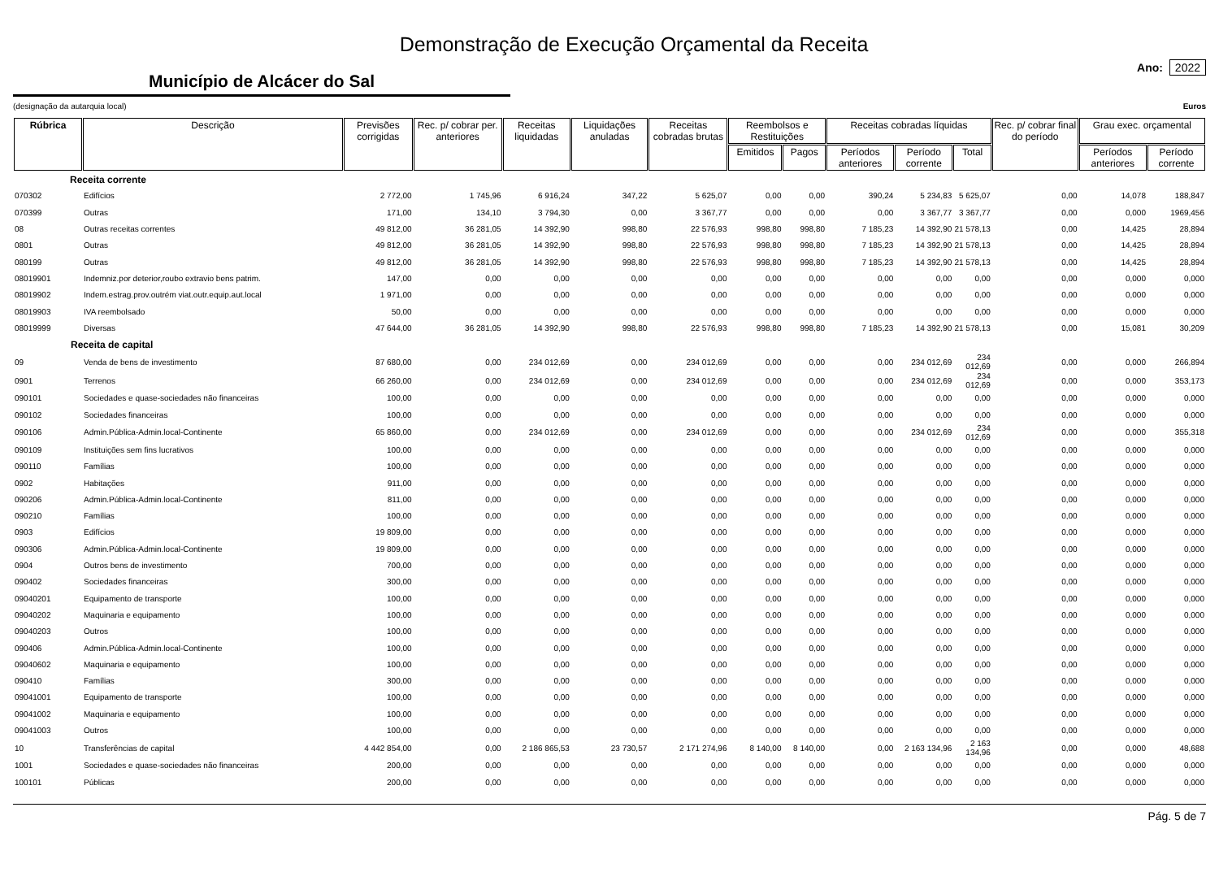Demonstração de Execução Orçamental da Receita
Município de Alcácer do Sal
Ano: 2022
(designação da autarquia local) Euros
| Rúbrica | Descrição | Previsões corrigidas | Rec. p/ cobrar per. anteriores | Receitas liquidadas | Liquidações anuladas | Receitas cobradas brutas | Reembolsos e Restituições | | Receitas cobradas líquidas | | | Rec. p/ cobrar final do período | Grau exec. orçamental | |
| --- | --- | --- | --- | --- | --- | --- | --- | --- | --- | --- | --- | --- | --- | --- |
| | | | | | | | Emitidos | Pagos | Períodos anteriores | Período corrente | Total | | Períodos anteriores | Período corrente |
| | Receita corrente | | | | | | | | | | | | | |
| 070302 | Edifícios | 2 772,00 | 1 745,96 | 6 916,24 | 347,22 | 5 625,07 | 0,00 | 0,00 | 390,24 | 5 234,83 | 5 625,07 | 0,00 | 14,078 | 188,847 |
| 070399 | Outras | 171,00 | 134,10 | 3 794,30 | 0,00 | 3 367,77 | 0,00 | 0,00 | 0,00 | 3 367,77 | 3 367,77 | 0,00 | 0,000 | 1969,456 |
| 08 | Outras receitas correntes | 49 812,00 | 36 281,05 | 14 392,90 | 998,80 | 22 576,93 | 998,80 | 998,80 | 7 185,23 | 14 392,90 | 21 578,13 | 0,00 | 14,425 | 28,894 |
| 0801 | Outras | 49 812,00 | 36 281,05 | 14 392,90 | 998,80 | 22 576,93 | 998,80 | 998,80 | 7 185,23 | 14 392,90 | 21 578,13 | 0,00 | 14,425 | 28,894 |
| 080199 | Outras | 49 812,00 | 36 281,05 | 14 392,90 | 998,80 | 22 576,93 | 998,80 | 998,80 | 7 185,23 | 14 392,90 | 21 578,13 | 0,00 | 14,425 | 28,894 |
| 08019901 | Indemniz.por deterior,roubo extravio bens patrim. | 147,00 | 0,00 | 0,00 | 0,00 | 0,00 | 0,00 | 0,00 | 0,00 | 0,00 | 0,00 | 0,00 | 0,000 | 0,000 |
| 08019902 | Indem.estrag.prov.outrém viat.outr.equip.aut.local | 1 971,00 | 0,00 | 0,00 | 0,00 | 0,00 | 0,00 | 0,00 | 0,00 | 0,00 | 0,00 | 0,00 | 0,000 | 0,000 |
| 08019903 | IVA reembolsado | 50,00 | 0,00 | 0,00 | 0,00 | 0,00 | 0,00 | 0,00 | 0,00 | 0,00 | 0,00 | 0,00 | 0,000 | 0,000 |
| 08019999 | Diversas | 47 644,00 | 36 281,05 | 14 392,90 | 998,80 | 22 576,93 | 998,80 | 998,80 | 7 185,23 | 14 392,90 | 21 578,13 | 0,00 | 15,081 | 30,209 |
| | Receita de capital | | | | | | | | | | | | | |
| 09 | Venda de bens de investimento | 87 680,00 | 0,00 | 234 012,69 | 0,00 | 234 012,69 | 0,00 | 0,00 | 0,00 | 234 012,69 | 234 012,69 | 0,00 | 0,000 | 266,894 |
| 0901 | Terrenos | 66 260,00 | 0,00 | 234 012,69 | 0,00 | 234 012,69 | 0,00 | 0,00 | 0,00 | 234 012,69 | 234 012,69 | 0,00 | 0,000 | 353,173 |
| 090101 | Sociedades e quase-sociedades não financeiras | 100,00 | 0,00 | 0,00 | 0,00 | 0,00 | 0,00 | 0,00 | 0,00 | 0,00 | 0,00 | 0,00 | 0,000 | 0,000 |
| 090102 | Sociedades financeiras | 100,00 | 0,00 | 0,00 | 0,00 | 0,00 | 0,00 | 0,00 | 0,00 | 0,00 | 0,00 | 0,00 | 0,000 | 0,000 |
| 090106 | Admin.Pública-Admin.local-Continente | 65 860,00 | 0,00 | 234 012,69 | 0,00 | 234 012,69 | 0,00 | 0,00 | 0,00 | 234 012,69 | 234 012,69 | 0,00 | 0,000 | 355,318 |
| 090109 | Instituições sem fins lucrativos | 100,00 | 0,00 | 0,00 | 0,00 | 0,00 | 0,00 | 0,00 | 0,00 | 0,00 | 0,00 | 0,00 | 0,000 | 0,000 |
| 090110 | Famílias | 100,00 | 0,00 | 0,00 | 0,00 | 0,00 | 0,00 | 0,00 | 0,00 | 0,00 | 0,00 | 0,00 | 0,000 | 0,000 |
| 0902 | Habitações | 911,00 | 0,00 | 0,00 | 0,00 | 0,00 | 0,00 | 0,00 | 0,00 | 0,00 | 0,00 | 0,00 | 0,000 | 0,000 |
| 090206 | Admin.Pública-Admin.local-Continente | 811,00 | 0,00 | 0,00 | 0,00 | 0,00 | 0,00 | 0,00 | 0,00 | 0,00 | 0,00 | 0,00 | 0,000 | 0,000 |
| 090210 | Famílias | 100,00 | 0,00 | 0,00 | 0,00 | 0,00 | 0,00 | 0,00 | 0,00 | 0,00 | 0,00 | 0,00 | 0,000 | 0,000 |
| 0903 | Edifícios | 19 809,00 | 0,00 | 0,00 | 0,00 | 0,00 | 0,00 | 0,00 | 0,00 | 0,00 | 0,00 | 0,00 | 0,000 | 0,000 |
| 090306 | Admin.Pública-Admin.local-Continente | 19 809,00 | 0,00 | 0,00 | 0,00 | 0,00 | 0,00 | 0,00 | 0,00 | 0,00 | 0,00 | 0,00 | 0,000 | 0,000 |
| 0904 | Outros bens de investimento | 700,00 | 0,00 | 0,00 | 0,00 | 0,00 | 0,00 | 0,00 | 0,00 | 0,00 | 0,00 | 0,00 | 0,000 | 0,000 |
| 090402 | Sociedades financeiras | 300,00 | 0,00 | 0,00 | 0,00 | 0,00 | 0,00 | 0,00 | 0,00 | 0,00 | 0,00 | 0,00 | 0,000 | 0,000 |
| 09040201 | Equipamento de transporte | 100,00 | 0,00 | 0,00 | 0,00 | 0,00 | 0,00 | 0,00 | 0,00 | 0,00 | 0,00 | 0,00 | 0,000 | 0,000 |
| 09040202 | Maquinaria e equipamento | 100,00 | 0,00 | 0,00 | 0,00 | 0,00 | 0,00 | 0,00 | 0,00 | 0,00 | 0,00 | 0,00 | 0,000 | 0,000 |
| 09040203 | Outros | 100,00 | 0,00 | 0,00 | 0,00 | 0,00 | 0,00 | 0,00 | 0,00 | 0,00 | 0,00 | 0,00 | 0,000 | 0,000 |
| 090406 | Admin.Pública-Admin.local-Continente | 100,00 | 0,00 | 0,00 | 0,00 | 0,00 | 0,00 | 0,00 | 0,00 | 0,00 | 0,00 | 0,00 | 0,000 | 0,000 |
| 09040602 | Maquinaria e equipamento | 100,00 | 0,00 | 0,00 | 0,00 | 0,00 | 0,00 | 0,00 | 0,00 | 0,00 | 0,00 | 0,00 | 0,000 | 0,000 |
| 090410 | Famílias | 300,00 | 0,00 | 0,00 | 0,00 | 0,00 | 0,00 | 0,00 | 0,00 | 0,00 | 0,00 | 0,00 | 0,000 | 0,000 |
| 09041001 | Equipamento de transporte | 100,00 | 0,00 | 0,00 | 0,00 | 0,00 | 0,00 | 0,00 | 0,00 | 0,00 | 0,00 | 0,00 | 0,000 | 0,000 |
| 09041002 | Maquinaria e equipamento | 100,00 | 0,00 | 0,00 | 0,00 | 0,00 | 0,00 | 0,00 | 0,00 | 0,00 | 0,00 | 0,00 | 0,000 | 0,000 |
| 09041003 | Outros | 100,00 | 0,00 | 0,00 | 0,00 | 0,00 | 0,00 | 0,00 | 0,00 | 0,00 | 0,00 | 0,00 | 0,000 | 0,000 |
| 10 | Transferências de capital | 4 442 854,00 | 0,00 | 2 186 865,53 | 23 730,57 | 2 171 274,96 | 8 140,00 | 8 140,00 | 0,00 | 2 163 134,96 | 2 163 134,96 | 0,00 | 0,000 | 48,688 |
| 1001 | Sociedades e quase-sociedades não financeiras | 200,00 | 0,00 | 0,00 | 0,00 | 0,00 | 0,00 | 0,00 | 0,00 | 0,00 | 0,00 | 0,00 | 0,000 | 0,000 |
| 100101 | Públicas | 200,00 | 0,00 | 0,00 | 0,00 | 0,00 | 0,00 | 0,00 | 0,00 | 0,00 | 0,00 | 0,00 | 0,000 | 0,000 |
Pág. 5 de 7